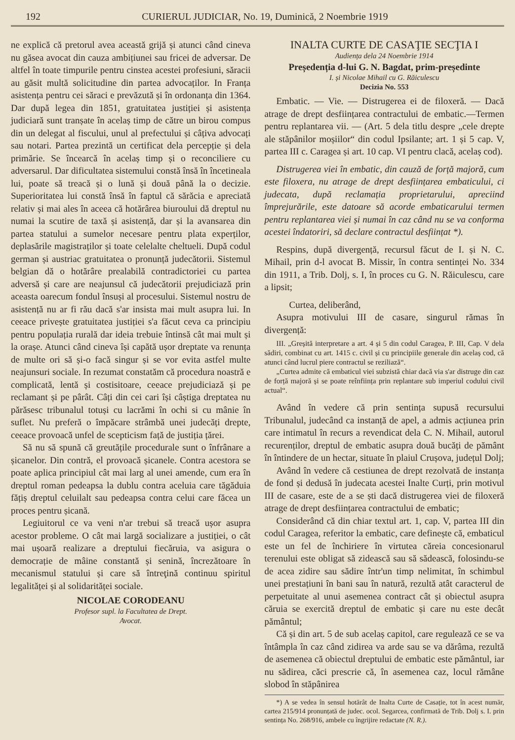192 CURIERUL JUDICIAR, No. 19, Duminică, 2 Noembrie 1919
ne explică că pretorul avea această grijă și atunci când cineva nu găsea avocat din cauza ambițiunei sau fricei de adversar. De altfel în toate timpurile pentru cinstea acestei profesiuni, săracii au găsit multă solicitudine din partea advocaților. In Franța asistența pentru cei săraci e prevăzută și în ordonanța din 1364. Dar după legea din 1851, gratuitatea justiției și asistența judiciară sunt tranșate în acelaș timp de către un birou compus din un delegat al fiscului, unul al prefectului și câțiva advocați sau notari. Partea prezintă un certificat dela percepție și dela primărie. Se încearcă în acelaș timp și o reconciliere cu adversarul. Dar dificultatea sistemului constă însă în încetineala lui, poate să treacă și o lună și două până la o decizie. Superioritatea lui constă însă în faptul că sărăcia e apreciată relativ și mai ales în aceea că hotărârea biuroului dă dreptul nu numai la scutire de taxă și asistență, dar și la avansarea din partea statului a sumelor necesare pentru plata experților, deplasările magistraților și toate celelalte cheltueli. După codul german și austriac gratuitatea o pronunță judecătorii. Sistemul belgian dă o hotărâre prealabilă contradictoriei cu partea adversă și care are neajunsul că judecătorii prejudiciază prin aceasta oarecum fondul însuși al procesului. Sistemul nostru de asistență nu ar fi rău dacă s'ar insista mai mult asupra lui. In ceeace privește gratuitatea justiției s'a făcut ceva ca principiu pentru populația rurală dar ideia trebuie întinsă cât mai mult și la orașe. Atunci când cineva își capătă ușor dreptate va renunța de multe ori să și-o facă singur și se vor evita astfel multe neajunsuri sociale. In rezumat constatăm că procedura noastră e complicată, lentă și costisitoare, ceeace prejudiciază și pe reclamant și pe pârât. Câți din cei cari își câștiga dreptatea nu părăsesc tribunalul totuși cu lacrămi în ochi si cu mânie în suflet. Nu preferă o împăcare strâmbă unei judecăți drepte, ceeace provoacă unfel de scepticism față de justiția țărei.
Să nu să spună că greutățile procedurale sunt o înfrânare a șicanelor. Din contră, el provoacă șicanele. Contra acestora se poate aplica principiul cât mai larg al unei amende, cum era în dreptul roman pedeapsa la dublu contra aceluia care tăgăduia fățiș dreptul celuilalt sau pedeapsa contra celui care făcea un proces pentru șicană.
Legiuitorul ce va veni n'ar trebui să treacă ușor asupra acestor probleme. O cât mai largă socializare a justiției, o cât mai ușoară realizare a dreptului fiecăruia, va asigura o democrație de mâine constantă și senină, încrezătoare în mecanismul statului și care să întreţină continuu spiritul legalităței și al solidarităței sociale.
NICOLAE CORODEANU
Profesor supl. la Facultatea de Drept.
Avocat.
INALTA CURTE DE CASAŢIE SECŢIA I
Audiența dela 24 Noembrie 1914
Președenția d-lui G. N. Bagdat, prim-președinte
I. și Nicolae Mihail cu G. Răiculescu
Decizia No. 553
Embatic. — Vie. — Distrugerea ei de filoxeră. — Dacă atrage de drept desființarea contractului de embatic.—Termen pentru replantarea vii. — (Art. 5 dela titlu despre „cele drepte ale stăpânilor moșiilor“ din codul Ipsilante; art. 1 și 5 cap. V, partea III c. Caragea și art. 10 cap. VI pentru clacă, acelaș cod).
Distrugerea viei în embatic, din cauză de forță majoră, cum este filoxera, nu atrage de drept desființarea embaticului, ci judecata, după reclamația proprietarului, apreciind împrejurările, este datoare să acorde embaticarului termen pentru replantarea viei și numai în caz când nu se va conforma acestei îndatoriri, să declare contractul desființat *).
Respins, după divergență, recursul făcut de I. și N. C. Mihail, prin d-l avocat B. Missir, în contra sentinței No. 334 din 1911, a Trib. Dolj, s. I, în proces cu G. N. Răiculescu, care a lipsit;
Curtea, deliberând,
Asupra motivului III de casare, singurul rămas în divergență:
III. „Greșită interpretare a art. 4 și 5 din codul Caragea, P. III, Cap. V dela sădiri, combinat cu art. 1415 c. civil și cu principiile generale din acelaș cod, că atunci când lucrul piere contractul se reziliază“.
„Curtea admite că embaticul viei subzistă chiar dacă via s'ar distruge din caz de forță majoră și se poate reînființa prin replantare sub imperiul codului civil actual“.
Având în vedere că prin sentința supusă recursului Tribunalul, judecând ca instanță de apel, a admis acțiunea prin care intimatul în recurs a revendicat dela C. N. Mihail, autorul recurenților, dreptul de embatic asupra două bucăți de pământ în întindere de un hectar, situate în plaiul Crușova, județul Dolj;
Având în vedere că cestiunea de drept rezolvată de instanța de fond și dedusă în judecata acestei Inalte Curți, prin motivul III de casare, este de a se ști dacă distrugerea viei de filoxeră atrage de drept desființarea contractului de embatic;
Considerând că din chiar textul art. 1, cap. V, partea III din codul Caragea, referitor la embatic, care definește că, embaticul este un fel de închiriere în virtutea căreia concesionarul terenului este obligat să zidească sau să sădească, folosindu-se de acea zidire sau sădire într'un timp nelimitat, în schimbul unei prestațiuni în bani sau în natură, rezultă atât caracterul de perpetuitate al unui asemenea contract cât și obiectul asupra căruia se exercită dreptul de embatic și care nu este decât pământul;
Că și din art. 5 de sub acelaș capitol, care regulează ce se va întâmpla în caz când zidirea va arde sau se va dărâma, rezultă de asemenea că obiectul dreptului de embatic este pământul, iar nu sădirea, căci prescrie că, în asemenea caz, locul rămâne slobod în stăpânirea
*) A se vedea în sensul hotărât de Inalta Curte de Casație, tot în acest număr, cartea 215/914 pronunțată de judec. ocol. Segarcea, confirmată de Trib. Dolj s. I. prin sentința No. 268/916, ambele cu îngrijire redactate (N. R.).